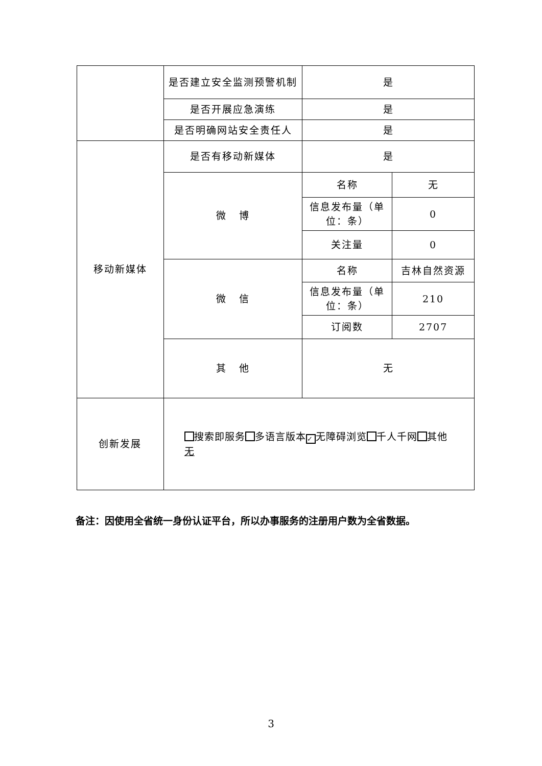| | 是否建立安全监测预警机制 | 是 | |
| | 是否开展应急演练 | 是 | |
| | 是否明确网站安全责任人 | 是 | |
| 移动新媒体 | 是否有移动新媒体 | 是 | |
| | 微 博 | 名称 | 无 |
| | | 信息发布量（单位：条） | 0 |
| | | 关注量 | 0 |
| | 微 信 | 名称 | 吉林自然资源 |
| | | 信息发布量（单位：条） | 210 |
| | | 订阅数 | 2707 |
| | 其 他 | 无 | |
| 创新发展 | 搜索即服务 多语言版本 ✓ 无障碍浏览 千人千网 其他 无 | | |
备注：因使用全省统一身份认证平台，所以办事服务的注册用户数为全省数据。
3